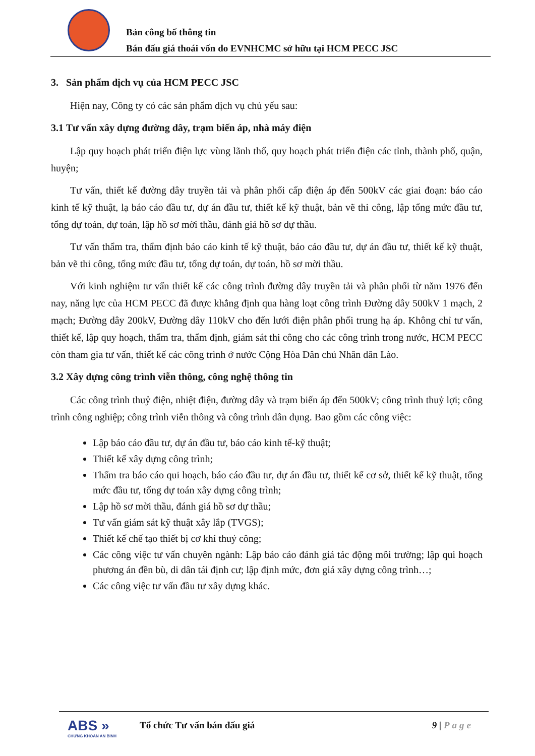Bản công bố thông tin
Bán đấu giá thoái vốn do EVNHCMC sở hữu tại HCM PECC JSC
3. Sản phẩm dịch vụ của HCM PECC JSC
Hiện nay, Công ty có các sản phẩm dịch vụ chủ yếu sau:
3.1 Tư vấn xây dựng đường dây, trạm biến áp, nhà máy điện
Lập quy hoạch phát triển điện lực vùng lãnh thổ, quy hoạch phát triển điện các tỉnh, thành phố, quận, huyện;
Tư vấn, thiết kế đường dây truyền tải và phân phối cấp điện áp đến 500kV các giai đoạn: báo cáo kinh tế kỹ thuật, lạ báo cáo đầu tư, dự án đầu tư, thiết kế kỹ thuật, bản vẽ thi công, lập tổng mức đầu tư, tổng dự toán, dự toán, lập hồ sơ mời thầu, đánh giá hồ sơ dự thầu.
Tư vấn thẩm tra, thẩm định báo cáo kinh tế kỹ thuật, báo cáo đầu tư, dự án đầu tư, thiết kế kỹ thuật, bản vẽ thi công, tổng mức đầu tư, tổng dự toán, dự toán, hồ sơ mời thầu.
Với kinh nghiệm tư vấn thiết kế các công trình đường dây truyền tải và phân phối từ năm 1976 đến nay, năng lực của HCM PECC đã được khẳng định qua hàng loạt công trình Đường dây 500kV 1 mạch, 2 mạch; Đường dây 200kV, Đường dây 110kV cho đến lưới điện phân phối trung hạ áp. Không chỉ tư vấn, thiết kế, lập quy hoạch, thẩm tra, thẩm định, giám sát thi công cho các công trình trong nước, HCM PECC còn tham gia tư vấn, thiết kế các công trình ở nước Cộng Hòa Dân chủ Nhân dân Lào.
3.2 Xây dựng công trình viễn thông, công nghệ thông tin
Các công trình thuỷ điện, nhiệt điện, đường dây và trạm biến áp đến 500kV; công trình thuỷ lợi; công trình công nghiệp; công trình viễn thông và công trình dân dụng. Bao gồm các công việc:
Lập báo cáo đầu tư, dự án đầu tư, báo cáo kinh tế-kỹ thuật;
Thiết kế xây dựng công trình;
Thẩm tra báo cáo qui hoạch, báo cáo đầu tư, dự án đầu tư, thiết kế cơ sở, thiết kế kỹ thuật, tổng mức đầu tư, tổng dự toán xây dựng công trình;
Lập hồ sơ mời thầu, đánh giá hồ sơ dự thầu;
Tư vấn giám sát kỹ thuật xây lắp (TVGS);
Thiết kế chế tạo thiết bị cơ khí thuỷ công;
Các công việc tư vấn chuyên ngành: Lập báo cáo đánh giá tác động môi trường; lập qui hoạch phương án đền bù, di dân tái định cư; lập định mức, đơn giá xây dựng công trình…;
Các công việc tư vấn đầu tư xây dựng khác.
ABS »
CHỨNG KHOÁN AN BÌNH
Tổ chức Tư vấn bán đấu giá 9 | Page